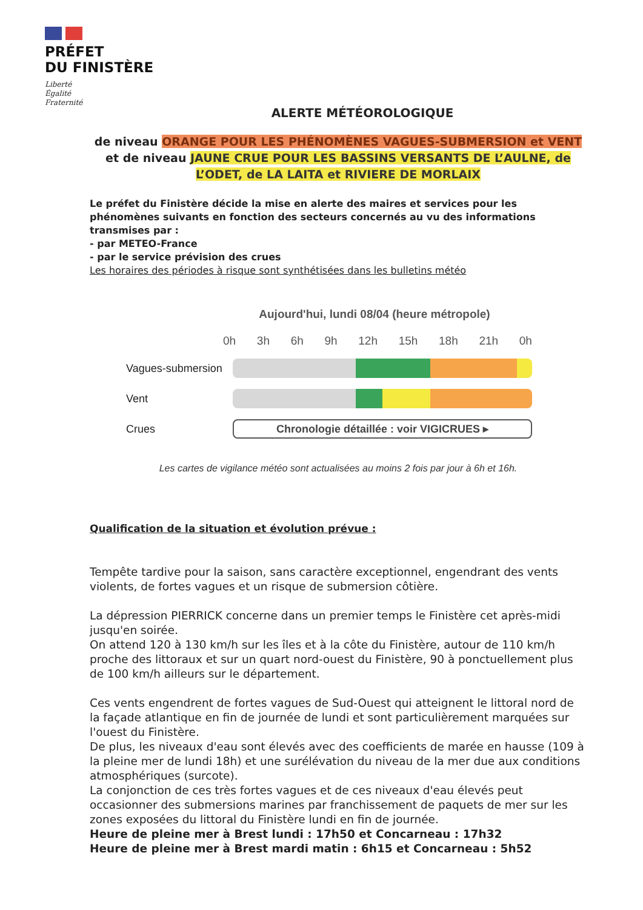PRÉFET
DU FINISTÈRE
Liberté
Égalité
Fraternité
ALERTE MÉTÉOROLOGIQUE
de niveau ORANGE POUR LES PHÉNOMÈNES VAGUES-SUBMERSION et VENT
et de niveau JAUNE CRUE POUR LES BASSINS VERSANTS DE L’AULNE, de L’ODET, de LA LAITA et RIVIERE DE MORLAIX
Le préfet du Finistère décide la mise en alerte des maires et services pour les phénomènes suivants en fonction des secteurs concernés au vu des informations transmises par :
- par METEO-France
- par le service prévision des crues
Les horaires des périodes à risque sont synthétisées dans les bulletins météo
Aujourd'hui, lundi 08/04 (heure métropole)
0h 3h 6h 9h 12h 15h 18h 21h 0h
Vagues-submersion
Vent
Crues
Chronologie détaillée : voir VIGICRUES ▸
Les cartes de vigilance météo sont actualisées au moins 2 fois par jour à 6h et 16h.
Qualification de la situation et évolution prévue :
Tempête tardive pour la saison, sans caractère exceptionnel, engendrant des vents violents, de fortes vagues et un risque de submersion côtière.
La dépression PIERRICK concerne dans un premier temps le Finistère cet après-midi jusqu'en soirée.
On attend 120 à 130 km/h sur les îles et à la côte du Finistère, autour de 110 km/h proche des littoraux et sur un quart nord-ouest du Finistère, 90 à ponctuellement plus de 100 km/h ailleurs sur le département.
Ces vents engendrent de fortes vagues de Sud-Ouest qui atteignent le littoral nord de la façade atlantique en fin de journée de lundi et sont particulièrement marquées sur l'ouest du Finistère.
De plus, les niveaux d'eau sont élevés avec des coefficients de marée en hausse (109 à la pleine mer de lundi 18h) et une surélévation du niveau de la mer due aux conditions atmosphériques (surcote).
La conjonction de ces très fortes vagues et de ces niveaux d'eau élevés peut occasionner des submersions marines par franchissement de paquets de mer sur les zones exposées du littoral du Finistère lundi en fin de journée.
Heure de pleine mer à Brest lundi : 17h50 et Concarneau : 17h32
Heure de pleine mer à Brest mardi matin : 6h15 et Concarneau : 5h52